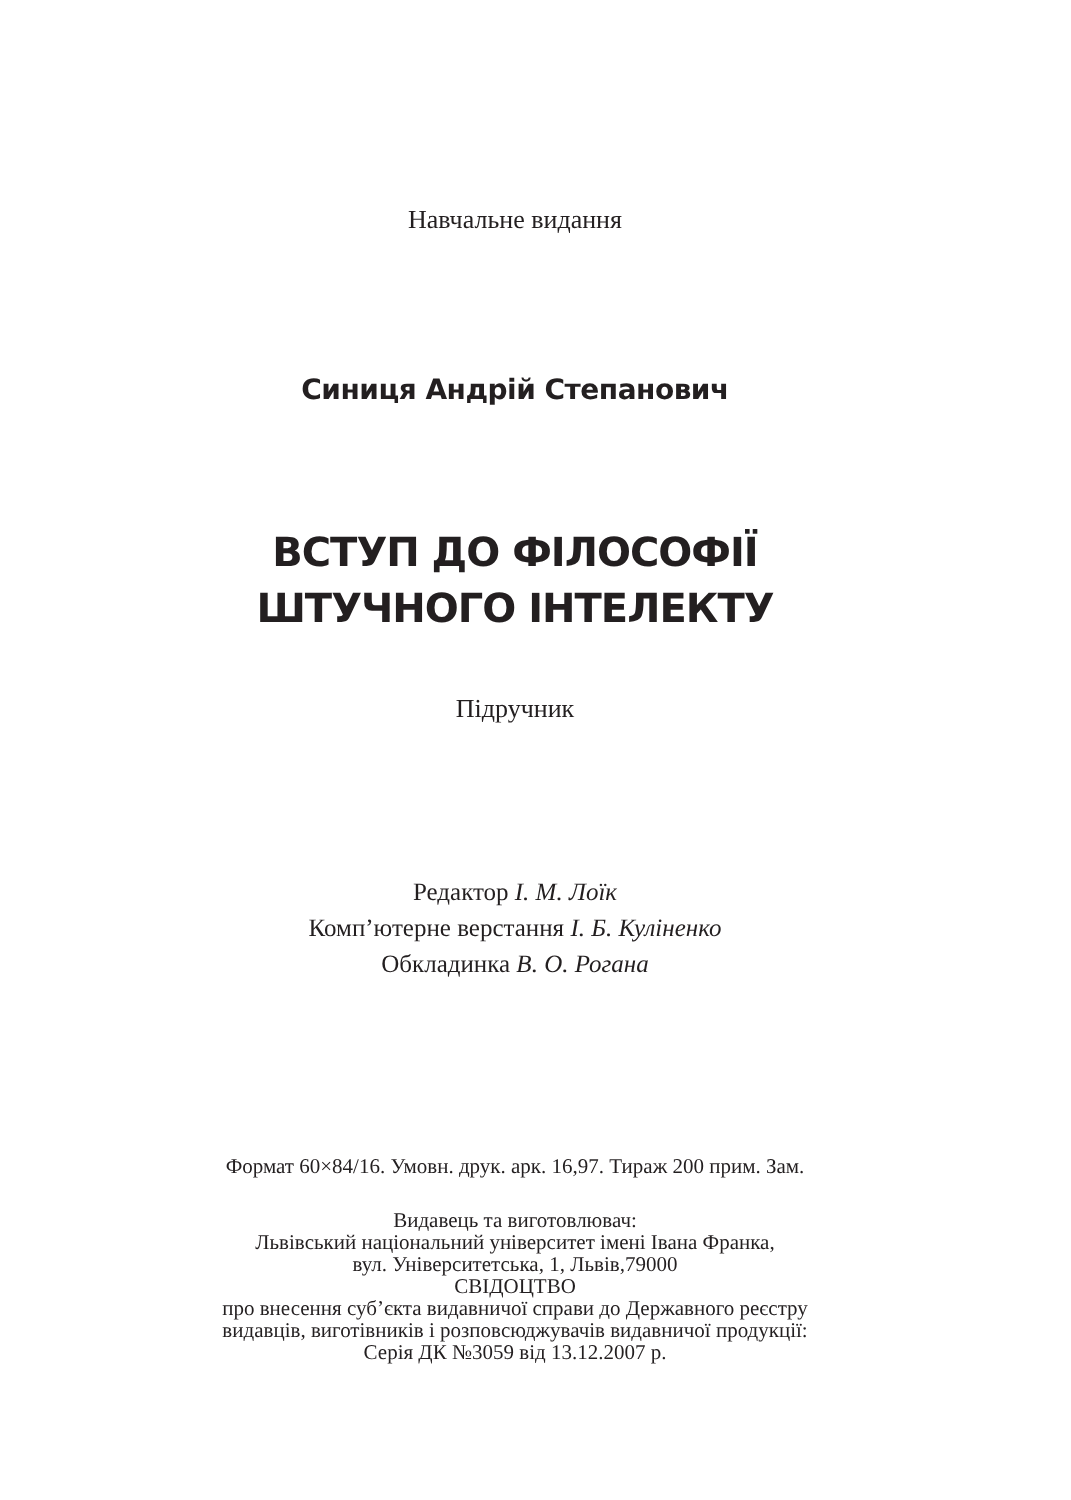Навчальне видання
Синиця Андрій Степанович
ВСТУП ДО ФІЛОСОФІЇ
ШТУЧНОГО ІНТЕЛЕКТУ
Підручник
Редактор І. М. Лоїк
Комп’ютерне верстання І. Б. Кулiненко
Обкладинка В. О. Рогана
Формат 60×84/16. Умовн. друк. арк. 16,97. Тираж 200 прим. Зам.
Видавець та виготовлювач:
Львівський національний університет імені Івана Франка,
вул. Університетська, 1, Львів,79000
СВІДОЦТВО
про внесення суб’єкта видавничої справи до Державного реєстру
видавців, виготівників і розповсюджувачів видавничої продукції:
Серія ДК №3059 від 13.12.2007 р.